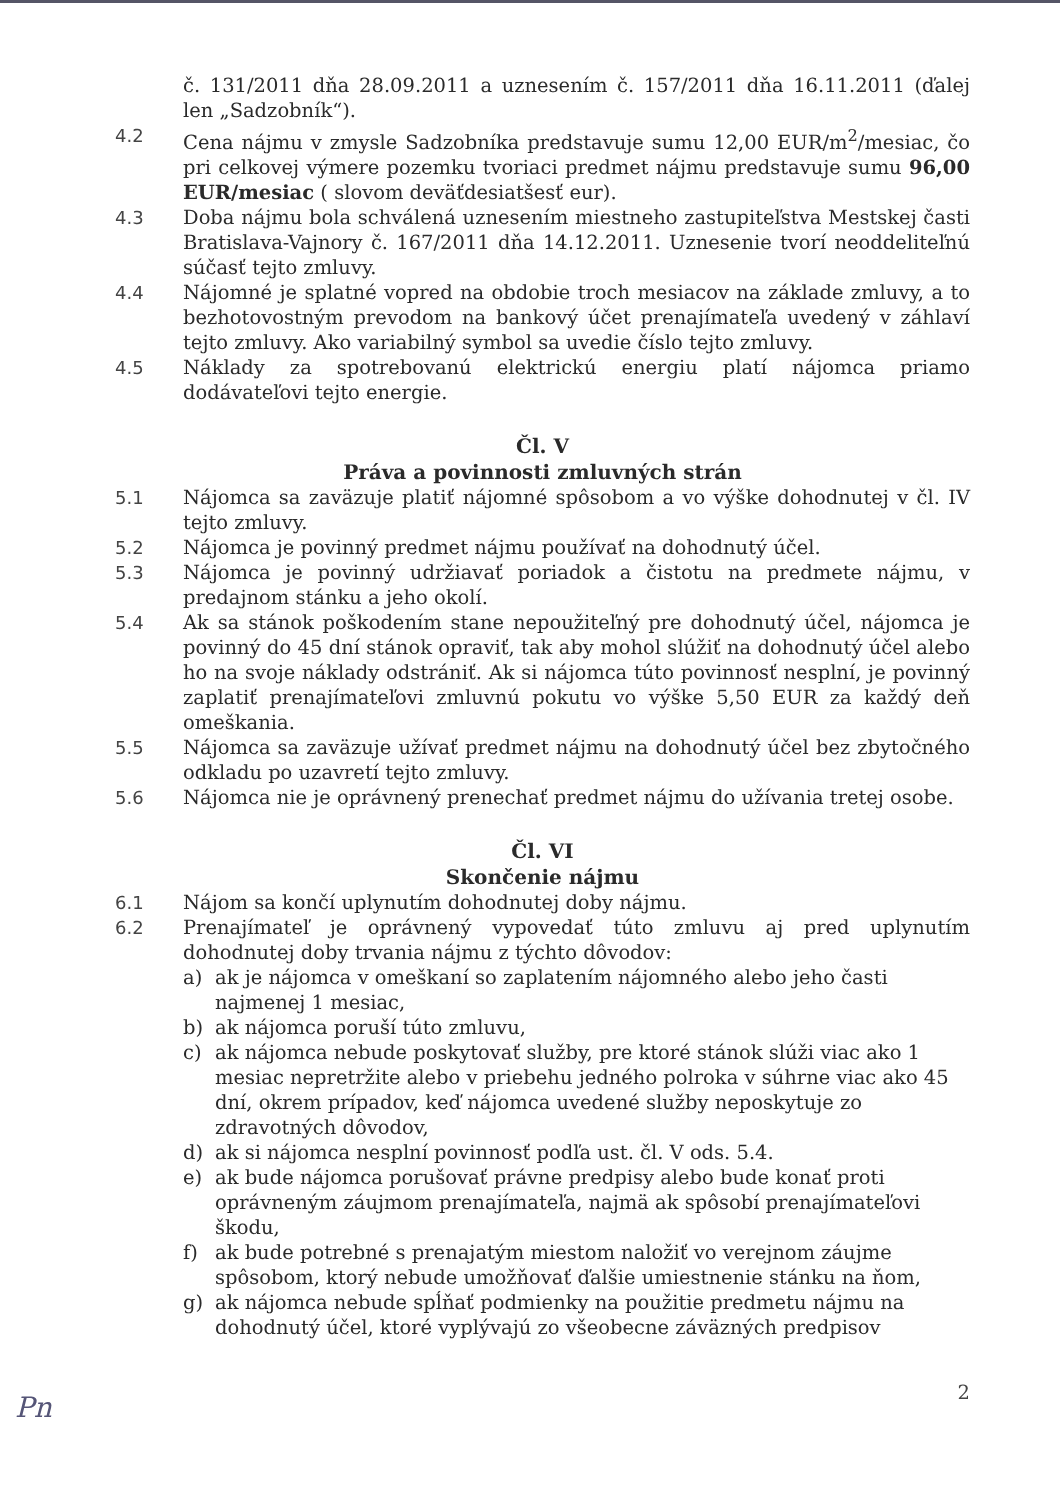č. 131/2011 dňa 28.09.2011 a uznesením č. 157/2011 dňa 16.11.2011 (ďalej len „Sadzobník“).
4.2 Cena nájmu v zmysle Sadzobníka predstavuje sumu 12,00 EUR/m<sup>2</sup>/mesiac, čo pri celkovej výmere pozemku tvoriaci predmet nájmu predstavuje sumu 96,00 EUR/mesiac ( slovom deväťdesiatšesť eur).
4.3 Doba nájmu bola schválená uznesením miestneho zastupiteľstva Mestskej časti Bratislava-Vajnory č. 167/2011 dňa 14.12.2011. Uznesenie tvorí neoddeliteľnú súčasť tejto zmluvy.
4.4 Nájomné je splatné vopred na obdobie troch mesiacov na základe zmluvy, a to bezhotovostným prevodom na bankový účet prenajímateľa uvedený v záhlaví tejto zmluvy. Ako variabilný symbol sa uvedie číslo tejto zmluvy.
4.5 Náklady za spotrebovanú elektrickú energiu platí nájomca priamo dodávateľovi tejto energie.
Čl. V
Práva a povinnosti zmluvných strán
5.1 Nájomca sa zaväzuje platiť nájomné spôsobom a vo výške dohodnutej v čl. IV tejto zmluvy.
5.2 Nájomca je povinný predmet nájmu používať na dohodnutý účel.
5.3 Nájomca je povinný udržiavať poriadok a čistotu na predmete nájmu, v predajnom stánku a jeho okolí.
5.4 Ak sa stánok poškodením stane nepoužiteľný pre dohodnutý účel, nájomca je povinný do 45 dní stánok opraviť, tak aby mohol slúžiť na dohodnutý účel alebo ho na svoje náklady odstrániť. Ak si nájomca túto povinnosť nesplní, je povinný zaplatiť prenajímateľovi zmluvnú pokutu vo výške 5,50 EUR za každý deň omeškania.
5.5 Nájomca sa zaväzuje užívať predmet nájmu na dohodnutý účel bez zbytočného odkladu po uzavretí tejto zmluvy.
5.6 Nájomca nie je oprávnený prenechať predmet nájmu do užívania tretej osobe.
Čl. VI
Skončenie nájmu
6.1 Nájom sa končí uplynutím dohodnutej doby nájmu.
6.2 Prenajímateľ je oprávnený vypovedať túto zmluvu aj pred uplynutím dohodnutej doby trvania nájmu z týchto dôvodov:
a) ak je nájomca v omeškaní so zaplatením nájomného alebo jeho časti najmenej 1 mesiac,
b) ak nájomca poruší túto zmluvu,
c) ak nájomca nebude poskytovať služby, pre ktoré stánok slúži viac ako 1 mesiac nepretržite alebo v priebehu jedného polroka v súhrne viac ako 45 dní, okrem prípadov, keď nájomca uvedené služby neposkytuje zo zdravotných dôvodov,
d) ak si nájomca nesplní povinnosť podľa ust. čl. V ods. 5.4.
e) ak bude nájomca porušovať právne predpisy alebo bude konať proti oprávneným záujmom prenajímateľa, najmä ak spôsobí prenajímateľovi škodu,
f) ak bude potrebné s prenajatým miestom naložiť vo verejnom záujme spôsobom, ktorý nebude umožňovať ďalšie umiestnenie stánku na ňom,
g) ak nájomca nebude spĺňať podmienky na použitie predmetu nájmu na dohodnutý účel, ktoré vyplývajú zo všeobecne záväzných predpisov
2
Pn